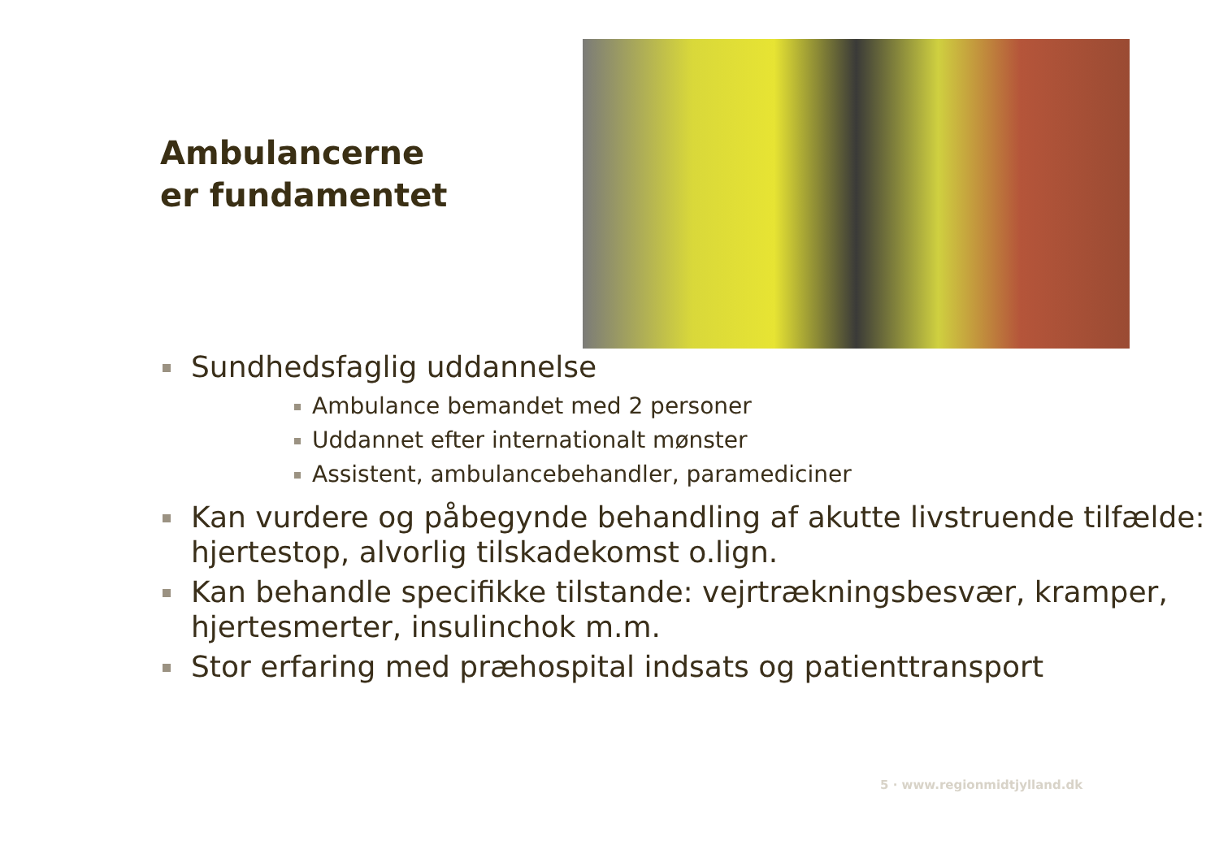Ambulancerne
er fundamentet
Sundhedsfaglig uddannelse
Ambulance bemandet med 2 personer
Uddannet efter internationalt mønster
Assistent, ambulancebehandler, paramediciner
Kan vurdere og påbegynde behandling af akutte livstruende tilfælde: hjertestop, alvorlig tilskadekomst o.lign.
Kan behandle specifikke tilstande: vejrtrækningsbesvær, kramper, hjertesmerter, insulinchok m.m.
Stor erfaring med præhospital indsats og patienttransport
5 · www.regionmidtjylland.dk